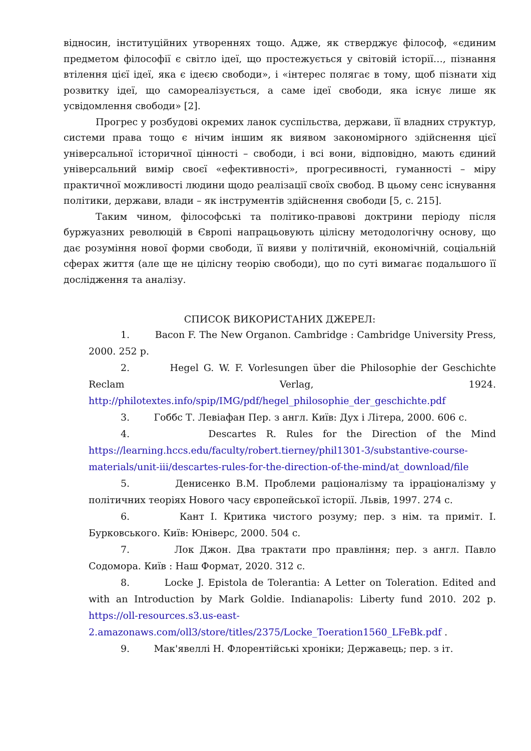відносин, інституційних утвореннях тощо. Адже, як стверджує філософ, «єдиним предметом філософії є світло ідеї, що простежується у світовій історії…, пізнання втілення цієї ідеї, яка є ідеєю свободи», і «інтерес полягає в тому, щоб пізнати хід розвитку ідеї, що самореалізується, а саме ідеї свободи, яка існує лише як усвідомлення свободи» [2].
Прогрес у розбудові окремих ланок суспільства, держави, її владних структур, системи права тощо є нічим іншим як виявом закономірного здійснення цієї універсальної історичної цінності – свободи, і всі вони, відповідно, мають єдиний універсальний вимір своєї «ефективності», прогресивності, гуманності – міру практичної можливості людини щодо реалізації своїх свобод. В цьому сенс існування політики, держави, влади – як інструментів здійснення свободи [5, с. 215].
Таким чином, філософські та політико-правові доктрини періоду після буржуазних революцій в Європі напрацьовують цілісну методологічну основу, що дає розуміння нової форми свободи, її вияви у політичній, економічній, соціальній сферах життя (але ще не цілісну теорію свободи), що по суті вимагає подальшого її дослідження та аналізу.
СПИСОК ВИКОРИСТАНИХ ДЖЕРЕЛ:
1. Bacon F. The New Organon. Cambridge : Cambridge University Press, 2000. 252 p.
2. Hegel G. W. F. Vorlesungen über die Philosophie der Geschichte Reclam Verlag, 1924. http://philotextes.info/spip/IMG/pdf/hegel_philosophie_der_geschichte.pdf
3. Гоббс Т. Левіафан Пер. з англ. Київ: Дух і Літера, 2000. 606 с.
4. Descartes R. Rules for the Direction of the Mind https://learning.hccs.edu/faculty/robert.tierney/phil1301-3/substantive-course-materials/unit-iii/descartes-rules-for-the-direction-of-the-mind/at_download/file
5. Денисенко В.М. Проблеми раціоналізму та ірраціоналізму у політичних теоріях Нового часу європейської історії. Львів, 1997. 274 с.
6. Кант І. Критика чистого розуму; пер. з нім. та приміт. І. Бурковського. Київ: Юніверс, 2000. 504 с.
7. Лок Джон. Два трактати про правління; пер. з англ. Павло Содомора. Київ : Наш Формат, 2020. 312 с.
8. Locke J. Epistola de Tolerantia: A Letter on Toleration. Edited and with an Introduction by Mark Goldie. Indianapolis: Liberty fund 2010. 202 p. https://oll-resources.s3.us-east-2.amazonaws.com/oll3/store/titles/2375/Locke_Toeration1560_LFeBk.pdf .
9. Мак'явеллі Н. Флорентійські хроніки; Державець; пер. з іт.